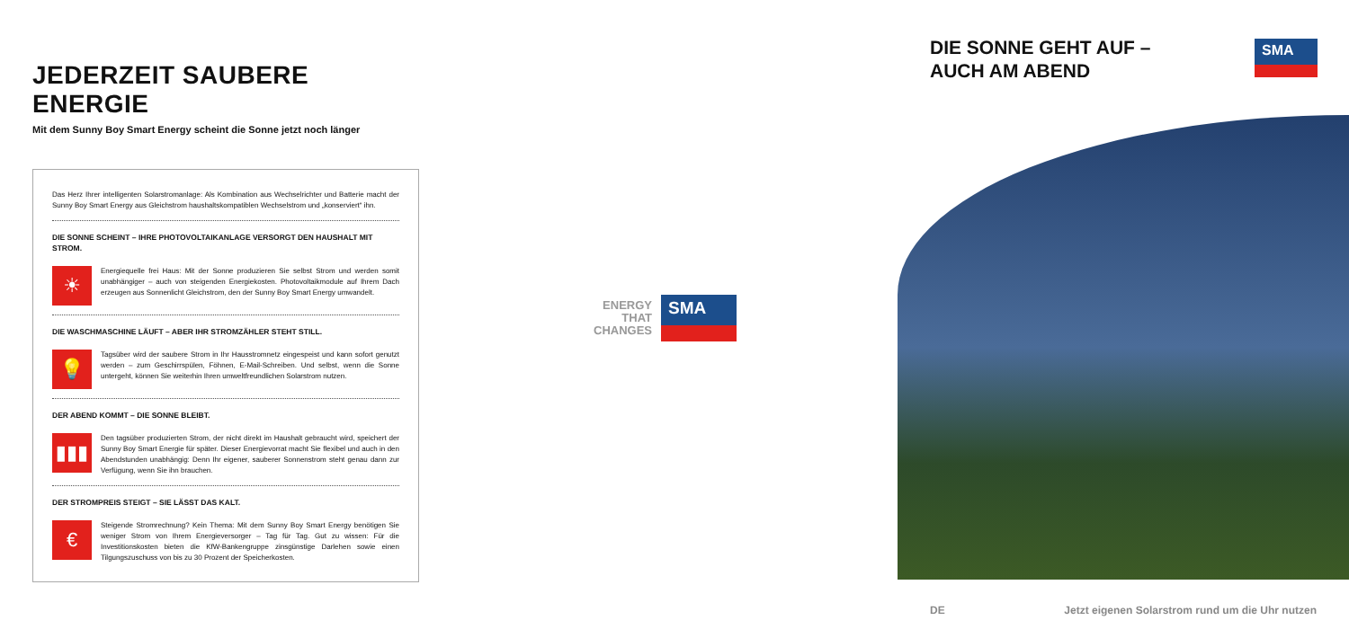JEDERZEIT SAUBERE ENERGIE
Mit dem Sunny Boy Smart Energy scheint die Sonne jetzt noch länger
Das Herz Ihrer intelligenten Solarstromanlage: Als Kombination aus Wechselrichter und Batterie macht der Sunny Boy Smart Energy aus Gleichstrom haushaltskompatiblen Wechselstrom und „konserviert“ ihn.
DIE SONNE SCHEINT – IHRE PHOTOVOLTAIKANLAGE VERSORGT DEN HAUSHALT MIT STROM.
☀
Energiequelle frei Haus: Mit der Sonne produzieren Sie selbst Strom und werden somit unabhängiger – auch von steigenden Energiekosten. Photovoltaikmodule auf Ihrem Dach erzeugen aus Sonnenlicht Gleichstrom, den der Sunny Boy Smart Energy umwandelt.
DIE WASCHMASCHINE LÄUFT – ABER IHR STROMZÄHLER STEHT STILL.
💡
Tagsüber wird der saubere Strom in Ihr Hausstromnetz eingespeist und kann sofort genutzt werden – zum Geschirrspülen, Föhnen, E-Mail-Schreiben. Und selbst, wenn die Sonne untergeht, können Sie weiterhin Ihren umweltfreundlichen Solarstrom nutzen.
DER ABEND KOMMT – DIE SONNE BLEIBT.
▮▮▮
Den tagsüber produzierten Strom, der nicht direkt im Haushalt gebraucht wird, speichert der Sunny Boy Smart Energie für später. Dieser Energievorrat macht Sie flexibel und auch in den Abendstunden unabhängig: Denn Ihr eigener, sauberer Sonnenstrom steht genau dann zur Verfügung, wenn Sie ihn brauchen.
DER STROMPREIS STEIGT – SIE LÄSST DAS KALT.
€
Steigende Stromrechnung? Kein Thema: Mit dem Sunny Boy Smart Energy benötigen Sie weniger Strom von Ihrem Energieversorger – Tag für Tag. Gut zu wissen: Für die Investitionskosten bieten die KfW-Bankengruppe zinsgünstige Darlehen sowie einen Tilgungszuschuss von bis zu 30 Prozent der Speicherkosten.
ENERGY
THAT
CHANGES
SMA
DIE SONNE GEHT AUF –
AUCH AM ABEND
SMA
DE
Jetzt eigenen Solarstrom rund um die Uhr nutzen